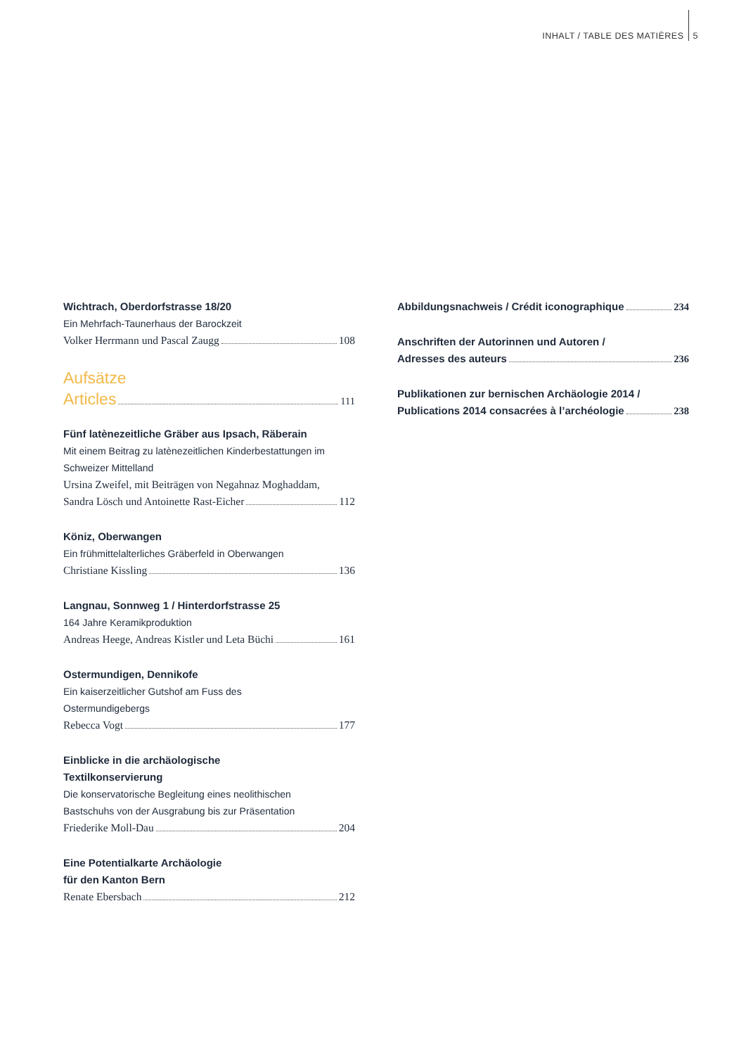INHALT / TABLE DES MATIÈRES 5
Wichtrach, Oberdorfstrasse 18/20
Ein Mehrfach-Taunerhaus der Barockzeit
Volker Herrmann und Pascal Zaugg 108
Aufsätze
Articles 111
Fünf latènezeitliche Gräber aus Ipsach, Räberain
Mit einem Beitrag zu latènezeitlichen Kinderbestattungen im Schweizer Mittelland
Ursina Zweifel, mit Beiträgen von Negahnaz Moghaddam,
Sandra Lösch und Antoinette Rast-Eicher 112
Köniz, Oberwangen
Ein frühmittelalterliches Gräberfeld in Oberwangen
Christiane Kissling 136
Langnau, Sonnweg 1 / Hinterdorfstrasse 25
164 Jahre Keramikproduktion
Andreas Heege, Andreas Kistler und Leta Büchi 161
Ostermundigen, Dennikofe
Ein kaiserzeitlicher Gutshof am Fuss des
Ostermundigebergs
Rebecca Vogt 177
Einblicke in die archäologische
Textilkonservierung
Die konservatorische Begleitung eines neolithischen
Bastschuhs von der Ausgrabung bis zur Präsentation
Friederike Moll-Dau 204
Eine Potentialkarte Archäologie
für den Kanton Bern
Renate Ebersbach 212
Abbildungsnachweis / Crédit iconographique 234
Anschriften der Autorinnen und Autoren /
Adresses des auteurs 236
Publikationen zur bernischen Archäologie 2014 /
Publications 2014 consacrées à l’archéologie 238